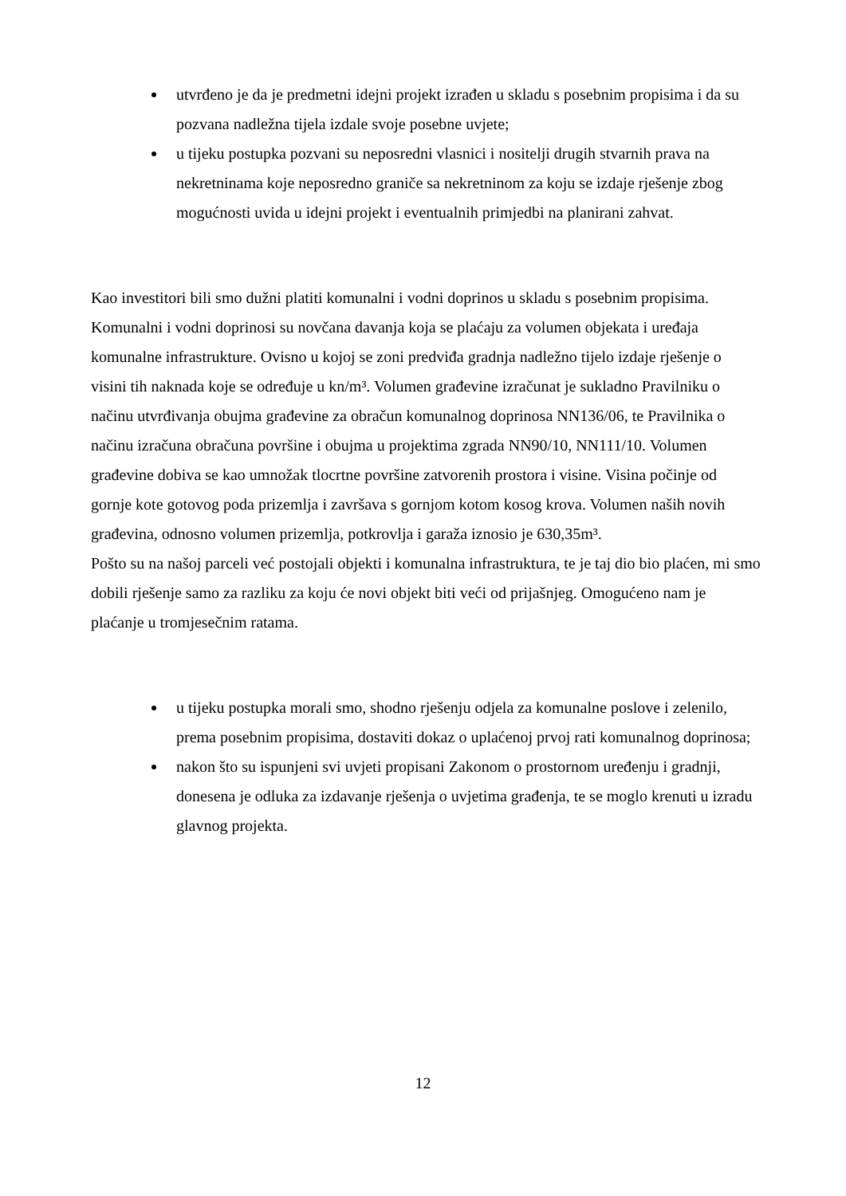utvrđeno je da je predmetni idejni projekt izrađen u skladu s posebnim propisima i da su pozvana nadležna tijela izdale svoje posebne uvjete;
u tijeku postupka pozvani su neposredni vlasnici i nositelji drugih stvarnih prava na nekretninama koje neposredno graniče sa nekretninom za koju se izdaje rješenje zbog mogućnosti uvida u idejni projekt i eventualnih primjedbi na planirani zahvat.
Kao investitori bili smo dužni platiti komunalni i vodni doprinos u skladu s posebnim propisima. Komunalni i vodni doprinosi su novčana davanja koja se plaćaju za volumen objekata i uređaja komunalne infrastrukture. Ovisno u kojoj se zoni predviđa gradnja nadležno tijelo izdaje rješenje o visini tih naknada koje se određuje u kn/m³. Volumen građevine izračunat je sukladno Pravilniku o načinu utvrđivanja obujma građevine za obračun komunalnog doprinosa NN136/06, te Pravilnika o načinu izračuna obračuna površine i obujma u projektima zgrada NN90/10, NN111/10. Volumen građevine dobiva se kao umnožak tlocrtne površine zatvorenih prostora i visine. Visina počinje od gornje kote gotovog poda prizemlja i završava s gornjom kotom kosog krova. Volumen naših novih građevina, odnosno volumen prizemlja, potkrovlja i garaža iznosio je 630,35m³.
Pošto su na našoj parceli već postojali objekti i komunalna infrastruktura, te je taj dio bio plaćen, mi smo dobili rješenje samo za razliku za koju će novi objekt biti veći od prijašnjeg. Omogućeno nam je plaćanje u tromjesečnim ratama.
u tijeku postupka morali smo, shodno rješenju odjela za komunalne poslove i zelenilo, prema posebnim propisima, dostaviti dokaz o uplaćenoj prvoj rati komunalnog doprinosa;
nakon što su ispunjeni svi uvjeti propisani Zakonom o prostornom uređenju i gradnji, donesena je odluka za izdavanje rješenja o uvjetima građenja, te se moglo krenuti u izradu glavnog projekta.
12